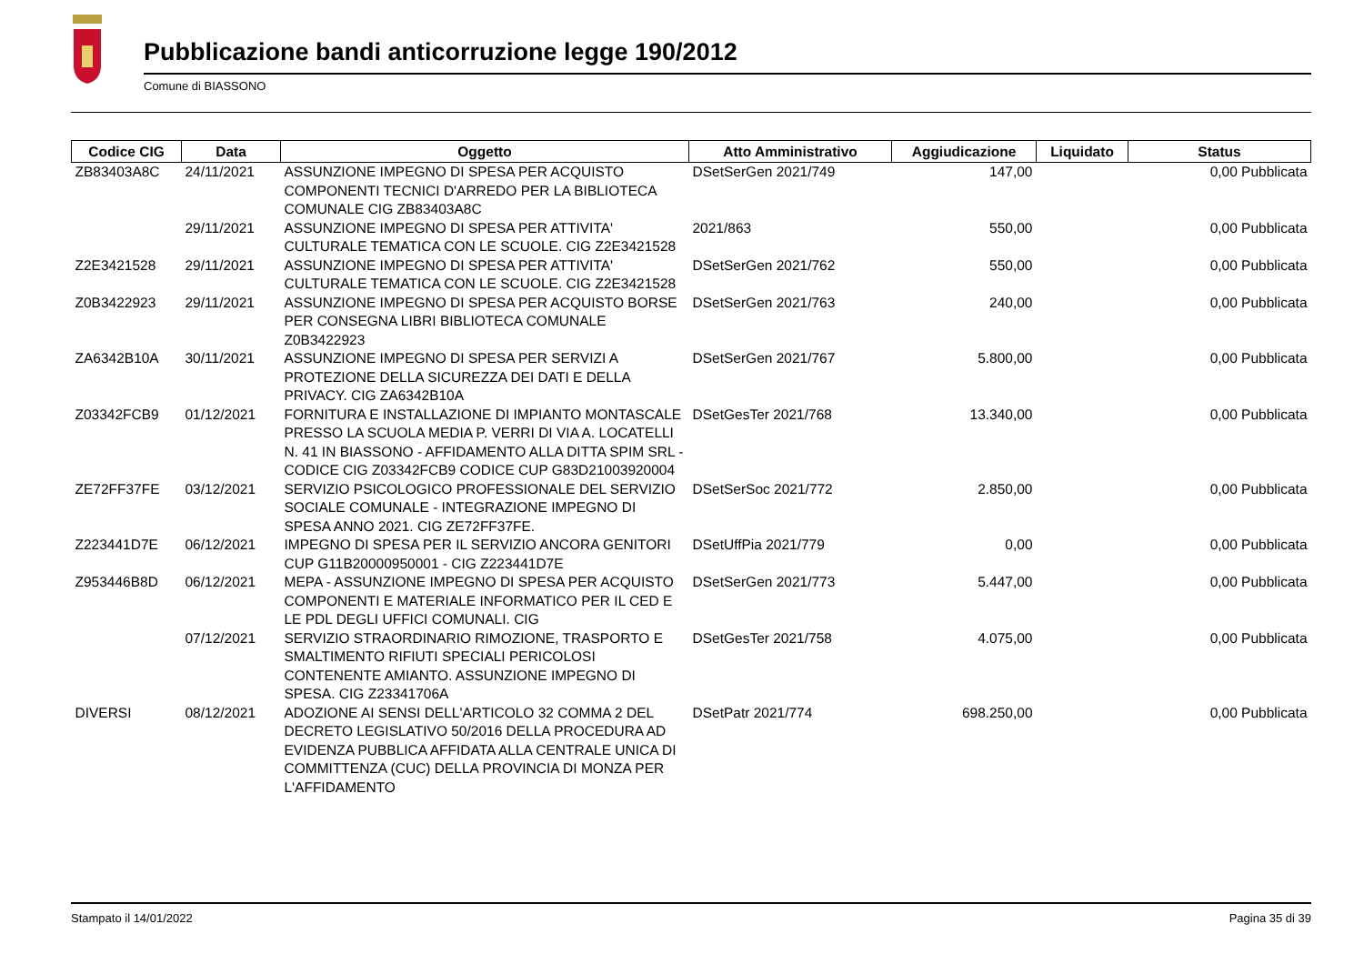Pubblicazione bandi anticorruzione legge 190/2012
Comune di BIASSONO
| Codice CIG | Data | Oggetto | Atto Amministrativo | Aggiudicazione | Liquidato | Status |
| --- | --- | --- | --- | --- | --- | --- |
| ZB83403A8C | 24/11/2021 | ASSUNZIONE IMPEGNO DI SPESA PER ACQUISTO COMPONENTI TECNICI D'ARREDO PER LA BIBLIOTECA COMUNALE CIG ZB83403A8C | DSetSerGen 2021/749 | 147,00 | 0,00 Pubblicata | |
| | 29/11/2021 | ASSUNZIONE IMPEGNO DI SPESA PER ATTIVITA' CULTURALE TEMATICA CON LE SCUOLE. CIG Z2E3421528 | 2021/863 | 550,00 | 0,00 Pubblicata | |
| Z2E3421528 | 29/11/2021 | ASSUNZIONE IMPEGNO DI SPESA PER ATTIVITA' CULTURALE TEMATICA CON LE SCUOLE. CIG Z2E3421528 | DSetSerGen 2021/762 | 550,00 | 0,00 Pubblicata | |
| Z0B3422923 | 29/11/2021 | ASSUNZIONE IMPEGNO DI SPESA PER ACQUISTO BORSE PER CONSEGNA LIBRI BIBLIOTECA COMUNALE Z0B3422923 | DSetSerGen 2021/763 | 240,00 | 0,00 Pubblicata | |
| ZA6342B10A | 30/11/2021 | ASSUNZIONE IMPEGNO DI SPESA PER SERVIZI A PROTEZIONE DELLA SICUREZZA DEI DATI E DELLA PRIVACY. CIG ZA6342B10A | DSetSerGen 2021/767 | 5.800,00 | 0,00 Pubblicata | |
| Z03342FCB9 | 01/12/2021 | FORNITURA E INSTALLAZIONE DI IMPIANTO MONTASCALE PRESSO LA SCUOLA MEDIA P. VERRI DI VIA A. LOCATELLI N. 41 IN BIASSONO - AFFIDAMENTO ALLA DITTA SPIM SRL - CODICE CIG Z03342FCB9 CODICE CUP G83D21003920004 | DSetGesTer 2021/768 | 13.340,00 | 0,00 Pubblicata | |
| ZE72FF37FE | 03/12/2021 | SERVIZIO PSICOLOGICO PROFESSIONALE DEL SERVIZIO SOCIALE COMUNALE - INTEGRAZIONE IMPEGNO DI SPESA ANNO 2021. CIG ZE72FF37FE. | DSetSerSoc 2021/772 | 2.850,00 | 0,00 Pubblicata | |
| Z223441D7E | 06/12/2021 | IMPEGNO DI SPESA PER IL SERVIZIO ANCORA GENITORI CUP G11B20000950001 - CIG Z223441D7E | DSetUffPia 2021/779 | 0,00 | 0,00 Pubblicata | |
| Z953446B8D | 06/12/2021 | MEPA - ASSUNZIONE IMPEGNO DI SPESA PER ACQUISTO COMPONENTI E MATERIALE INFORMATICO PER IL CED E LE PDL DEGLI UFFICI COMUNALI. CIG | DSetSerGen 2021/773 | 5.447,00 | 0,00 Pubblicata | |
| | 07/12/2021 | SERVIZIO STRAORDINARIO RIMOZIONE, TRASPORTO E SMALTIMENTO RIFIUTI SPECIALI PERICOLOSI CONTENENTE AMIANTO. ASSUNZIONE IMPEGNO DI SPESA. CIG Z23341706A | DSetGesTer 2021/758 | 4.075,00 | 0,00 Pubblicata | |
| DIVERSI | 08/12/2021 | ADOZIONE AI SENSI DELL'ARTICOLO 32 COMMA 2 DEL DECRETO LEGISLATIVO 50/2016 DELLA PROCEDURA AD EVIDENZA PUBBLICA AFFIDATA ALLA CENTRALE UNICA DI COMMITTENZA (CUC) DELLA PROVINCIA DI MONZA PER L'AFFIDAMENTO | DSetPatr 2021/774 | 698.250,00 | 0,00 Pubblicata | |
Stampato il 14/01/2022 Pagina 35 di 39